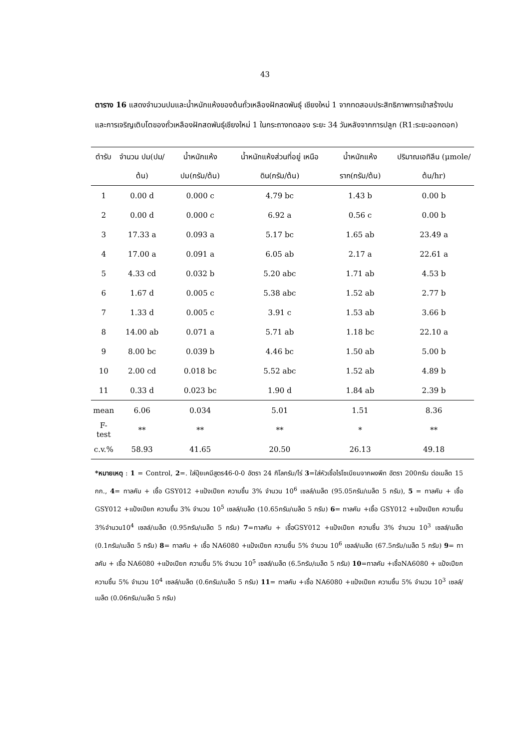43
ตาราง 16 แสดงจำนวนปมและน้ำหนักแห้งของต้นถั่วเหลืองฝักสดพันธุ์ เชียงใหม่ 1 จากทดสอบประสิทธิภาพการเข้าสร้างปมและการเจริญเติบโตของถั่วเหลืองฝักสดพันธุ์เชียงใหม่ 1 ในกระถางทดลอง ระยะ 34 วันหลังจากการปลูก (R1:ระยะออกดอก)
| ตำรับ | จำนวน ปม(ปม/ต้น) | น้ำหนักแห้ง ปม(กรัม/ต้น) | น้ำหนักแห้งส่วนที่อยู่ เหนือดิน(กรัม/ต้น) | น้ำหนักแห้ง ราก(กรัม/ต้น) | ปริมาณเอทิลีน (μmole/ต้น/hr) |
| --- | --- | --- | --- | --- | --- |
| 1 | 0.00 d | 0.000 c | 4.79 bc | 1.43 b | 0.00 b |
| 2 | 0.00 d | 0.000 c | 6.92 a | 0.56 c | 0.00 b |
| 3 | 17.33 a | 0.093 a | 5.17 bc | 1.65 ab | 23.49 a |
| 4 | 17.00 a | 0.091 a | 6.05 ab | 2.17 a | 22.61 a |
| 5 | 4.33 cd | 0.032 b | 5.20 abc | 1.71 ab | 4.53 b |
| 6 | 1.67 d | 0.005 c | 5.38 abc | 1.52 ab | 2.77 b |
| 7 | 1.33 d | 0.005 c | 3.91 c | 1.53 ab | 3.66 b |
| 8 | 14.00 ab | 0.071 a | 5.71 ab | 1.18 bc | 22.10 a |
| 9 | 8.00 bc | 0.039 b | 4.46 bc | 1.50 ab | 5.00 b |
| 10 | 2.00 cd | 0.018 bc | 5.52 abc | 1.52 ab | 4.89 b |
| 11 | 0.33 d | 0.023 bc | 1.90 d | 1.84 ab | 2.39 b |
| mean | 6.06 | 0.034 | 5.01 | 1.51 | 8.36 |
| F-test | ** | ** | ** | * | ** |
| c.v.% | 58.93 | 41.65 | 20.50 | 26.13 | 49.18 |
*หมายเหตุ : 1 = Control, 2=. ใส่ปุ๋ยเคมีสูตร46-0-0 อัตรา 24 กิโลกรัม/ไร่ 3=ใส่หัวเชื้อไรโซเบียมจากผงพีท อัตรา 200กรัม ต่อเมล็ด 15 กก., 4= ทาลคัม + เชื้อ GSY012 +แป้งเปียก ความชื้น 3% จำนวน 10<sup>6</sup> เซลล์/เมล็ด (95.05กรัม/เมล็ด 5 กรัม), 5 = ทาลคัม + เชื้อ GSY012 +แป้งเปียก ความชื้น 3% จำนวน 10<sup>5</sup> เซลล์/เมล็ด (10.65กรัม/เมล็ด 5 กรัม) 6= ทาลคัม +เชื้อ GSY012 +แป้งเปียก ความชื้น 3%จำนวน10<sup>4</sup> เซลล์/เมล็ด (0.95กรัม/เมล็ด 5 กรัม) 7=ทาลคัม + เชื้อGSY012 +แป้งเปียก ความชื้น 3% จำนวน 10<sup>3</sup> เซลล์/เมล็ด (0.1กรัม/เมล็ด 5 กรัม) 8= ทาลคัม + เชื้อ NA6080 +แป้งเปียก ความชื้น 5% จำนวน 10<sup>6</sup> เซลล์/เมล็ด (67.5กรัม/เมล็ด 5 กรัม) 9= ทาลคัม + เชื้อ NA6080 +แป้งเปียก ความชื้น 5% จำนวน 10<sup>5</sup> เซลล์/เมล็ด (6.5กรัม/เมล็ด 5 กรัม) 10=ทาลคัม +เชื้อNA6080 + แป้งเปียก ความชื้น 5% จำนวน 10<sup>4</sup> เซลล์/เมล็ด (0.6กรัม/เมล็ด 5 กรัม) 11= ทาลคัม +เชื้อ NA6080 +แป้งเปียก ความชื้น 5% จำนวน 10<sup>3</sup> เซลล์/เมล็ด (0.06กรัม/เมล็ด 5 กรัม)